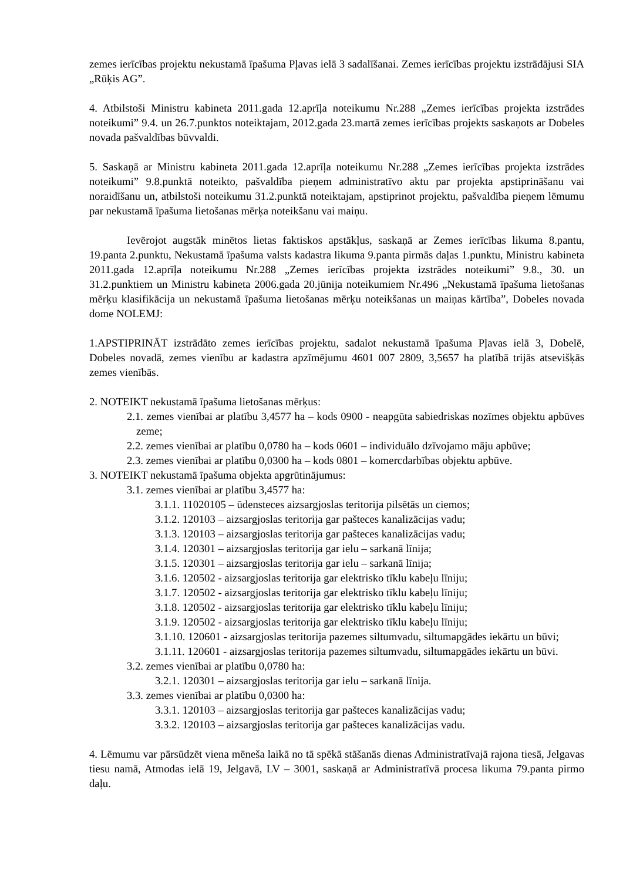zemes ierīcības projektu nekustamā īpašuma Pļavas ielā 3 sadalīšanai. Zemes ierīcības projektu izstrādājusi SIA „Rūķis AG”.
4. Atbilstoši Ministru kabineta 2011.gada 12.aprīļa noteikumu Nr.288 „Zemes ierīcības projekta izstrādes noteikumi” 9.4. un 26.7.punktos noteiktajam, 2012.gada 23.martā zemes ierīcības projekts saskaņots ar Dobeles novada pašvaldības būvvaldi.
5. Saskaņā ar Ministru kabineta 2011.gada 12.aprīļa noteikumu Nr.288 „Zemes ierīcības projekta izstrādes noteikumi” 9.8.punktā noteikto, pašvaldība pieņem administratīvo aktu par projekta apstiprināšanu vai noraidīšanu un, atbilstoši noteikumu 31.2.punktā noteiktajam, apstiprinot projektu, pašvaldība pieņem lēmumu par nekustamā īpašuma lietošanas mērķa noteikšanu vai maiņu.
Ievērojot augstāk minētos lietas faktiskos apstākļus, saskaņā ar Zemes ierīcības likuma 8.pantu, 19.panta 2.punktu, Nekustamā īpašuma valsts kadastra likuma 9.panta pirmās daļas 1.punktu, Ministru kabineta 2011.gada 12.aprīļa noteikumu Nr.288 „Zemes ierīcības projekta izstrādes noteikumi” 9.8., 30. un 31.2.punktiem un Ministru kabineta 2006.gada 20.jūnija noteikumiem Nr.496 „Nekustamā īpašuma lietošanas mērķu klasifikācija un nekustamā īpašuma lietošanas mērķu noteikšanas un maiņas kārtība”, Dobeles novada dome NOLEMJ:
1.APSTIPRINĀT izstrādāto zemes ierīcības projektu, sadalot nekustamā īpašuma Pļavas ielā 3, Dobelē, Dobeles novadā, zemes vienību ar kadastra apzīmējumu 4601 007 2809, 3,5657 ha platībā trijās atsevišķās zemes vienībās.
2. NOTEIKT nekustamā īpašuma lietošanas mērķus:
2.1. zemes vienībai ar platību 3,4577 ha – kods 0900 - neapgūta sabiedriskas nozīmes objektu apbūves zeme;
2.2. zemes vienībai ar platību 0,0780 ha – kods 0601 – individuālo dzīvojamo māju apbūve;
2.3. zemes vienībai ar platību 0,0300 ha – kods 0801 – komercdarbības objektu apbūve.
3. NOTEIKT nekustamā īpašuma objekta apgrūtinājumus:
3.1. zemes vienībai ar platību 3,4577 ha:
3.1.1. 11020105 – ūdensteces aizsargjoslas teritorija pilsētās un ciemos;
3.1.2. 120103 – aizsargjoslas teritorija gar pašteces kanalizācijas vadu;
3.1.3. 120103 – aizsargjoslas teritorija gar pašteces kanalizācijas vadu;
3.1.4. 120301 – aizsargjoslas teritorija gar ielu – sarkanā līnija;
3.1.5. 120301 – aizsargjoslas teritorija gar ielu – sarkanā līnija;
3.1.6. 120502 - aizsargjoslas teritorija gar elektrisko tīklu kabeļu līniju;
3.1.7. 120502 - aizsargjoslas teritorija gar elektrisko tīklu kabeļu līniju;
3.1.8. 120502 - aizsargjoslas teritorija gar elektrisko tīklu kabeļu līniju;
3.1.9. 120502 - aizsargjoslas teritorija gar elektrisko tīklu kabeļu līniju;
3.1.10. 120601 - aizsargjoslas teritorija pazemes siltumvadu, siltumapgādes iekārtu un būvi;
3.1.11. 120601 - aizsargjoslas teritorija pazemes siltumvadu, siltumapgādes iekārtu un būvi.
3.2. zemes vienībai ar platību 0,0780 ha:
3.2.1. 120301 – aizsargjoslas teritorija gar ielu – sarkanā līnija.
3.3. zemes vienībai ar platību 0,0300 ha:
3.3.1. 120103 – aizsargjoslas teritorija gar pašteces kanalizācijas vadu;
3.3.2. 120103 – aizsargjoslas teritorija gar pašteces kanalizācijas vadu.
4. Lēmumu var pārsūdzēt viena mēneša laikā no tā spēkā stāšanās dienas Administratīvajā rajona tiesā, Jelgavas tiesu namā, Atmodas ielā 19, Jelgavā, LV – 3001, saskaņā ar Administratīvā procesa likuma 79.panta pirmo daļu.